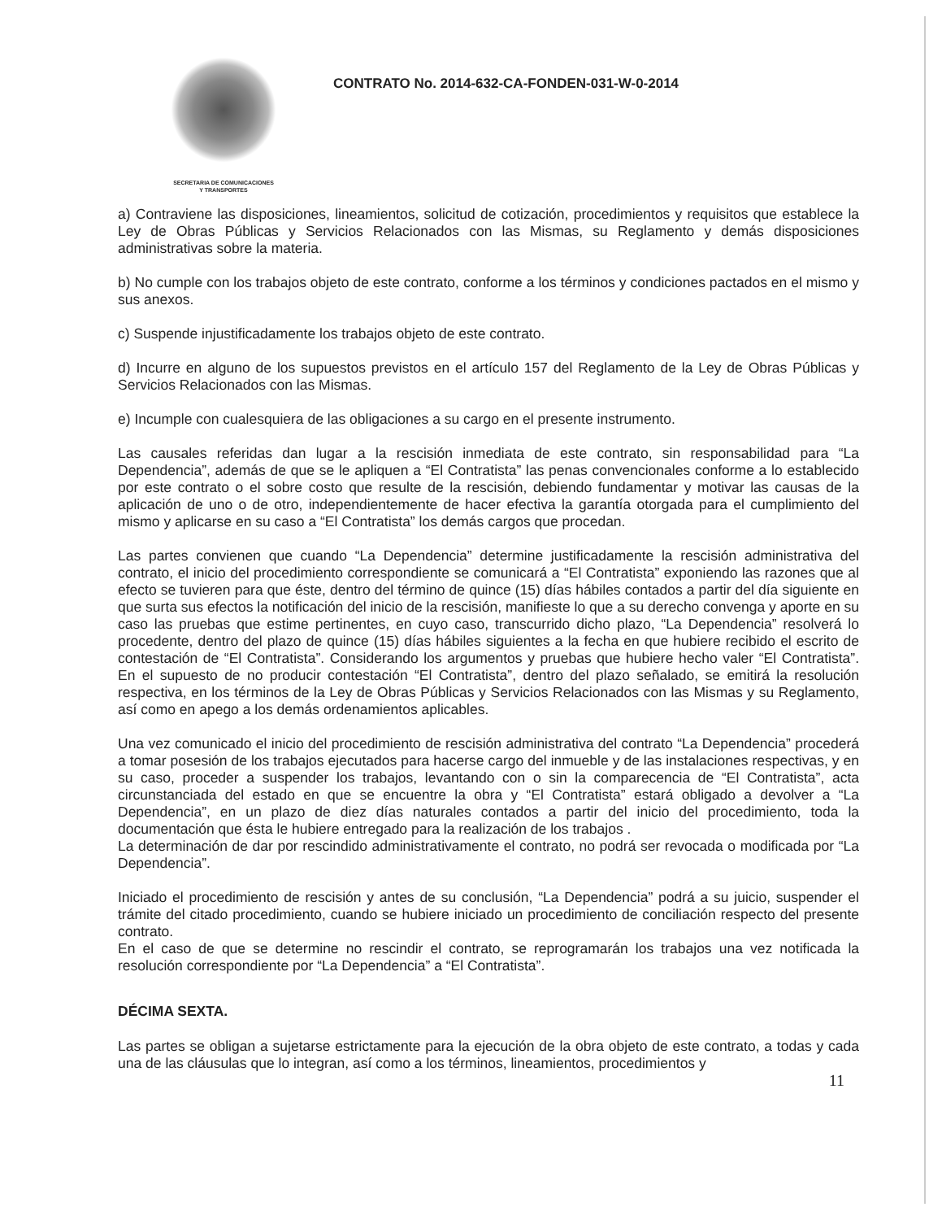SECRETARIA DE COMUNICACIONES
Y TRANSPORTES
CONTRATO No. 2014-632-CA-FONDEN-031-W-0-2014
a) Contraviene las disposiciones, lineamientos, solicitud de cotización, procedimientos y requisitos que establece la Ley de Obras Públicas y Servicios Relacionados con las Mismas, su Reglamento y demás disposiciones administrativas sobre la materia.
b) No cumple con los trabajos objeto de este contrato, conforme a los términos y condiciones pactados en el mismo y sus anexos.
c) Suspende injustificadamente los trabajos objeto de este contrato.
d) Incurre en alguno de los supuestos previstos en el artículo 157 del Reglamento de la Ley de Obras Públicas y Servicios Relacionados con las Mismas.
e) Incumple con cualesquiera de las obligaciones a su cargo en el presente instrumento.
Las causales referidas dan lugar a la rescisión inmediata de este contrato, sin responsabilidad para “La Dependencia”, además de que se le apliquen a “El Contratista” las penas convencionales conforme a lo establecido por este contrato o el sobre costo que resulte de la rescisión, debiendo fundamentar y motivar las causas de la aplicación de uno o de otro, independientemente de hacer efectiva la garantía otorgada para el cumplimiento del mismo y aplicarse en su caso a “El Contratista” los demás cargos que procedan.
Las partes convienen que cuando “La Dependencia” determine justificadamente la rescisión administrativa del contrato, el inicio del procedimiento correspondiente se comunicará a “El Contratista” exponiendo las razones que al efecto se tuvieren para que éste, dentro del término de quince (15) días hábiles contados a partir del día siguiente en que surta sus efectos la notificación del inicio de la rescisión, manifieste lo que a su derecho convenga y aporte en su caso las pruebas que estime pertinentes, en cuyo caso, transcurrido dicho plazo, “La Dependencia” resolverá lo procedente, dentro del plazo de quince (15) días hábiles siguientes a la fecha en que hubiere recibido el escrito de contestación de “El Contratista”. Considerando los argumentos y pruebas que hubiere hecho valer “El Contratista”. En el supuesto de no producir contestación “El Contratista”, dentro del plazo señalado, se emitirá la resolución respectiva, en los términos de la Ley de Obras Públicas y Servicios Relacionados con las Mismas y su Reglamento, así como en apego a los demás ordenamientos aplicables.
Una vez comunicado el inicio del procedimiento de rescisión administrativa del contrato “La Dependencia” procederá a tomar posesión de los trabajos ejecutados para hacerse cargo del inmueble y de las instalaciones respectivas, y en su caso, proceder a suspender los trabajos, levantando con o sin la comparecencia de “El Contratista”, acta circunstanciada del estado en que se encuentre la obra y “El Contratista” estará obligado a devolver a “La Dependencia”, en un plazo de diez días naturales contados a partir del inicio del procedimiento, toda la documentación que ésta le hubiere entregado para la realización de los trabajos .
La determinación de dar por rescindido administrativamente el contrato, no podrá ser revocada o modificada por “La Dependencia”.
Iniciado el procedimiento de rescisión y antes de su conclusión, “La Dependencia” podrá a su juicio, suspender el trámite del citado procedimiento, cuando se hubiere iniciado un procedimiento de conciliación respecto del presente contrato.
En el caso de que se determine no rescindir el contrato, se reprogramarán los trabajos una vez notificada la resolución correspondiente por “La Dependencia” a “El Contratista”.
DÉCIMA SEXTA.
Las partes se obligan a sujetarse estrictamente para la ejecución de la obra objeto de este contrato, a todas y cada una de las cláusulas que lo integran, así como a los términos, lineamientos, procedimientos y
11